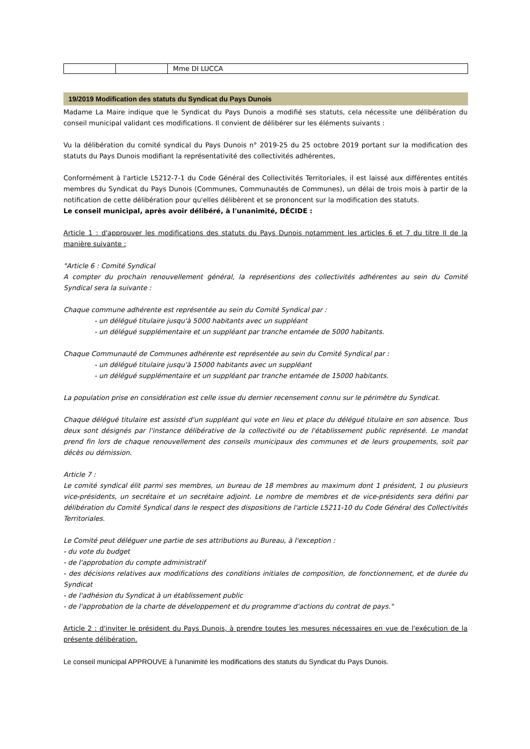| | | Mme DI LUCCA |
19/2019 Modification des statuts du Syndicat du Pays Dunois
Madame La Maire indique que le Syndicat du Pays Dunois a modifié ses statuts, cela nécessite une délibération du conseil municipal validant ces modifications. Il convient de délibérer sur les éléments suivants :
Vu la délibération du comité syndical du Pays Dunois n° 2019-25 du 25 octobre 2019 portant sur la modification des statuts du Pays Dunois modifiant la représentativité des collectivités adhérentes,
Conformément à l'article L5212-7-1 du Code Général des Collectivités Territoriales, il est laissé aux différentes entités membres du Syndicat du Pays Dunois (Communes, Communautés de Communes), un délai de trois mois à partir de la notification de cette délibération pour qu'elles délibèrent et se prononcent sur la modification des statuts.
Le conseil municipal, après avoir délibéré, à l'unanimité, DÉCIDE :
Article 1 : d'approuver les modifications des statuts du Pays Dunois notamment les articles 6 et 7 du titre II de la manière suivante :
"Article 6 : Comité Syndical
A compter du prochain renouvellement général, la représentions des collectivités adhérentes au sein du Comité Syndical sera la suivante :
Chaque commune adhérente est représentée au sein du Comité Syndical par :
- un délégué titulaire jusqu'à 5000 habitants avec un suppléant
- un délégué supplémentaire et un suppléant par tranche entamée de 5000 habitants.
Chaque Communauté de Communes adhérente est représentée au sein du Comité Syndical par :
- un délégué titulaire jusqu'à 15000 habitants avec un suppléant
- un délégué supplémentaire et un suppléant par tranche entamée de 15000 habitants.
La population prise en considération est celle issue du dernier recensement connu sur le périmètre du Syndicat.
Chaque délégué titulaire est assisté d'un suppléant qui vote en lieu et place du délégué titulaire en son absence. Tous deux sont désignés par l'instance délibérative de la collectivité ou de l'établissement public représenté. Le mandat prend fin lors de chaque renouvellement des conseils municipaux des communes et de leurs groupements, soit par décès ou démission.
Article 7 :
Le comité syndical élit parmi ses membres, un bureau de 18 membres au maximum dont 1 président, 1 ou plusieurs vice-présidents, un secrétaire et un secrétaire adjoint. Le nombre de membres et de vice-présidents sera défini par délibération du Comité Syndical dans le respect des dispositions de l'article L5211-10 du Code Général des Collectivités Territoriales.
Le Comité peut déléguer une partie de ses attributions au Bureau, à l'exception :
- du vote du budget
- de l'approbation du compte administratif
- des décisions relatives aux modifications des conditions initiales de composition, de fonctionnement, et de durée du Syndicat
- de l'adhésion du Syndicat à un établissement public
- de l'approbation de la charte de développement et du programme d'actions du contrat de pays."
Article 2 : d'inviter le président du Pays Dunois, à prendre toutes les mesures nécessaires en vue de l'exécution de la présente délibération.
Le conseil municipal APPROUVE à l'unanimité les modifications des statuts du Syndicat du Pays Dunois.